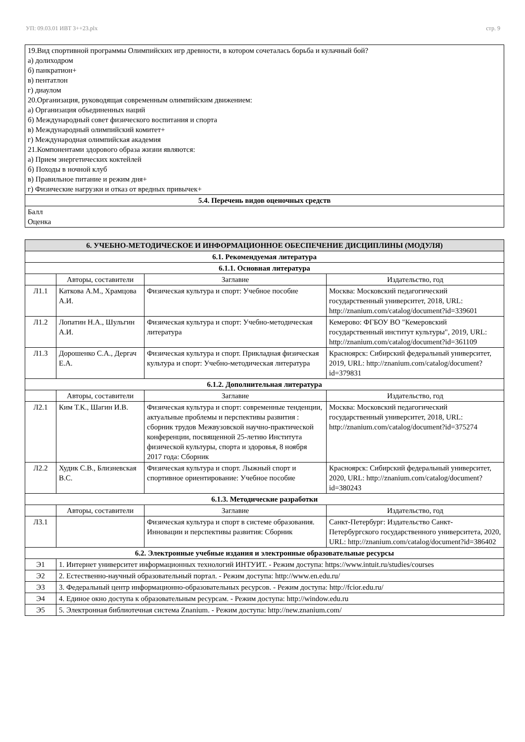УП: 09.03.01 ИВТ 3++23.plx стр. 9
| 19.Вид спортивной программы Олимпийских игр древности, в котором сочеталась борьба и кулачный бой? а) долиходром б) панкратион+ в) пентатлон г) диаулом 20.Организация, руководящая современным олимпийским движением: а) Организация объединенных наций б) Международный совет физического воспитания и спорта в) Международный олимпийский комитет+ г) Международная олимпийская академия 21.Компонентами здорового образа жизни являются: а) Прием энергетических коктейлей б) Походы в ночной клуб в) Правильное питание и режим дня+ г) Физические нагрузки и отказ от вредных привычек+ |
| 5.4. Перечень видов оценочных средств |
| Балл Оценка |
| 6. УЧЕБНО-МЕТОДИЧЕСКОЕ И ИНФОРМАЦИОННОЕ ОБЕСПЕЧЕНИЕ ДИСЦИПЛИНЫ (МОДУЛЯ) | | | |
| --- | --- | --- | --- |
| 6.1. Рекомендуемая литература | | | |
| 6.1.1. Основная литература | | | |
| | Авторы, составители | Заглавие | Издательство, год |
| Л1.1 | Каткова А.М., Храмцова А.И. | Физическая культура и спорт: Учебное пособие | Москва: Московский педагогический государственный университет, 2018, URL: http://znanium.com/catalog/document?id=339601 |
| Л1.2 | Лопатин Н.А., Шульгин А.И. | Физическая культура и спорт: Учебно-методическая литература | Кемерово: ФГБОУ ВО "Кемеровский государственный институт культуры", 2019, URL: http://znanium.com/catalog/document?id=361109 |
| Л1.3 | Дорошенко С.А., Дергач Е.А. | Физическая культура и спорт. Прикладная физическая культура и спорт: Учебно-методическая литература | Красноярск: Сибирский федеральный университет, 2019, URL: http://znanium.com/catalog/document?id=379831 |
| 6.1.2. Дополнительная литература | | | |
| | Авторы, составители | Заглавие | Издательство, год |
| Л2.1 | Ким Т.К., Шагин И.В. | Физическая культура и спорт: современные тенденции, актуальные проблемы и перспективы развития : сборник трудов Межвузовской научно-практической конференции, посвященной 25-летию Института физической культуры, спорта и здоровья, 8 ноября 2017 года: Сборник | Москва: Московский педагогический государственный университет, 2018, URL: http://znanium.com/catalog/document?id=375274 |
| Л2.2 | Худик С.В., Близневская В.С. | Физическая культура и спорт. Лыжный спорт и спортивное ориентирование: Учебное пособие | Красноярск: Сибирский федеральный университет, 2020, URL: http://znanium.com/catalog/document?id=380243 |
| 6.1.3. Методические разработки | | | |
| | Авторы, составители | Заглавие | Издательство, год |
| Л3.1 | | Физическая культура и спорт в системе образования. Инновации и перспективы развития: Сборник | Санкт-Петербург: Издательство Санкт-Петербургского государственного университета, 2020, URL: http://znanium.com/catalog/document?id=386402 |
| 6.2. Электронные учебные издания и электронные образовательные ресурсы | | | |
| Э1 | 1. Интернет университет информационных технологий ИНТУИТ. - Режим доступа: https://www.intuit.ru/studies/courses | | |
| Э2 | 2. Естественно-научный образовательный портал. - Режим доступа: http://www.en.edu.ru/ | | |
| Э3 | 3. Федеральный центр информационно-образовательных ресурсов. - Режим доступа: http://fcior.edu.ru/ | | |
| Э4 | 4. Единое окно доступа к образовательным ресурсам. - Режим доступа: http://window.edu.ru | | |
| Э5 | 5. Электронная библиотечная система Znanium. - Режим доступа: http://new.znanium.com/ | | |